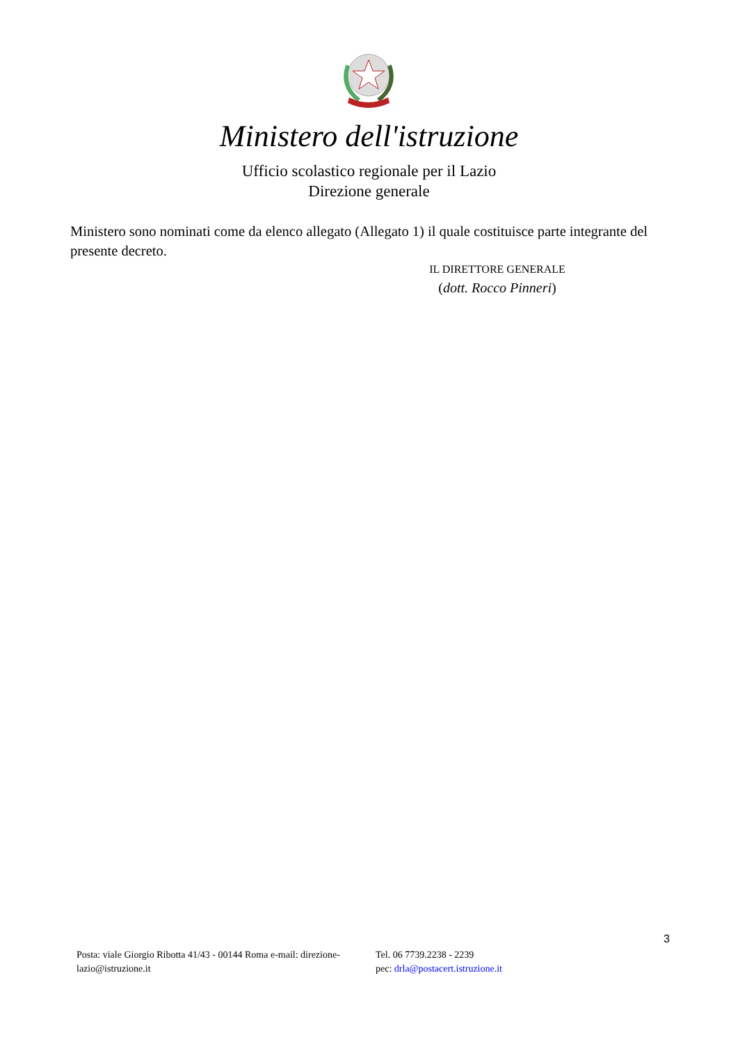Ministero dell'istruzione
Ufficio scolastico regionale per il Lazio
Direzione generale
Ministero sono nominati come da elenco allegato (Allegato 1) il quale costituisce parte integrante del presente decreto.
IL DIRETTORE GENERALE
(dott. Rocco Pinneri)
3
Posta: viale Giorgio Ribotta 41/43 - 00144 Roma e-mail: direzione-lazio@istruzione.it
Tel. 06 7739.2238 - 2239
pec: drla@postacert.istruzione.it